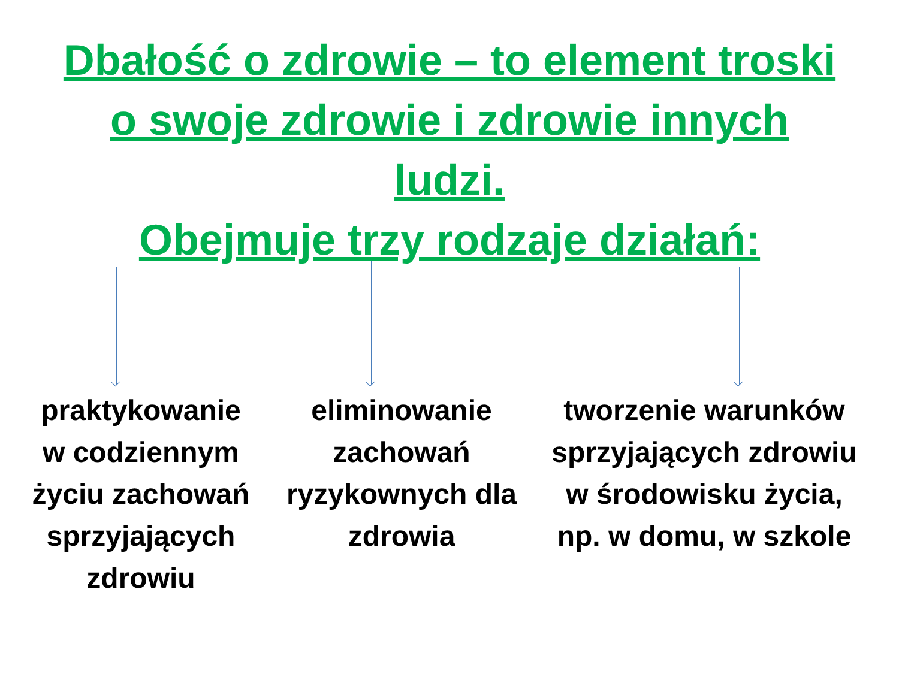Dbałość o zdrowie – to element troski
o swoje zdrowie i zdrowie innych
ludzi.
Obejmuje trzy rodzaje działań:
praktykowanie
w codziennym
życiu zachowań
sprzyjających
zdrowiu
eliminowanie
zachowań
ryzykownych dla
zdrowia
tworzenie warunków
sprzyjających zdrowiu
w środowisku życia,
np. w domu, w szkole